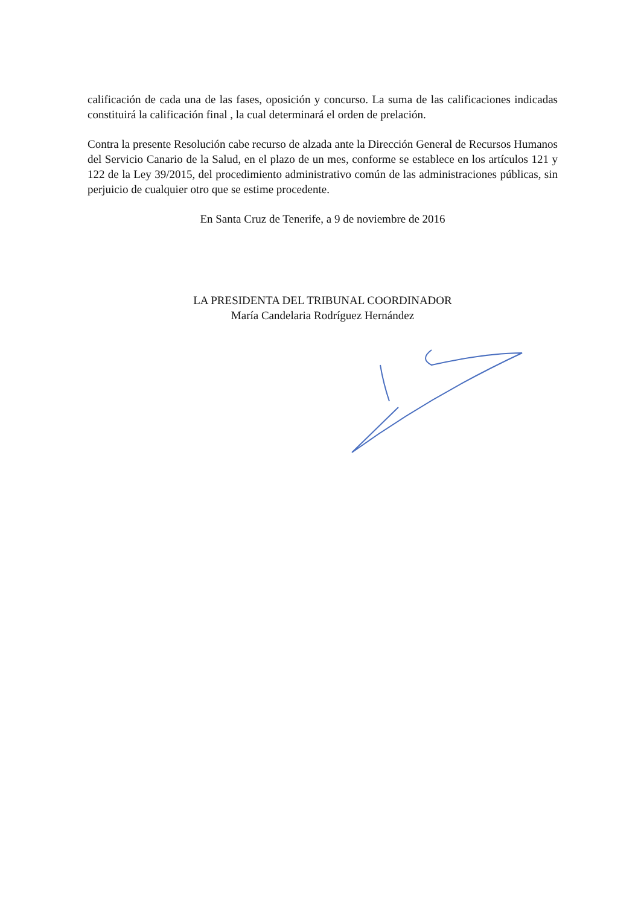calificación de cada una de las fases, oposición y concurso. La suma de las calificaciones indicadas constituirá la calificación final , la cual determinará el orden de prelación.
Contra la presente Resolución cabe recurso de alzada ante la Dirección General de Recursos Humanos del Servicio Canario de la Salud, en el plazo de un mes, conforme se establece en los artículos 121 y 122 de la Ley 39/2015, del procedimiento administrativo común de las administraciones públicas, sin perjuicio de cualquier otro que se estime procedente.
En Santa Cruz de Tenerife, a 9 de noviembre de 2016
LA PRESIDENTA DEL TRIBUNAL COORDINADOR
María Candelaria Rodríguez Hernández